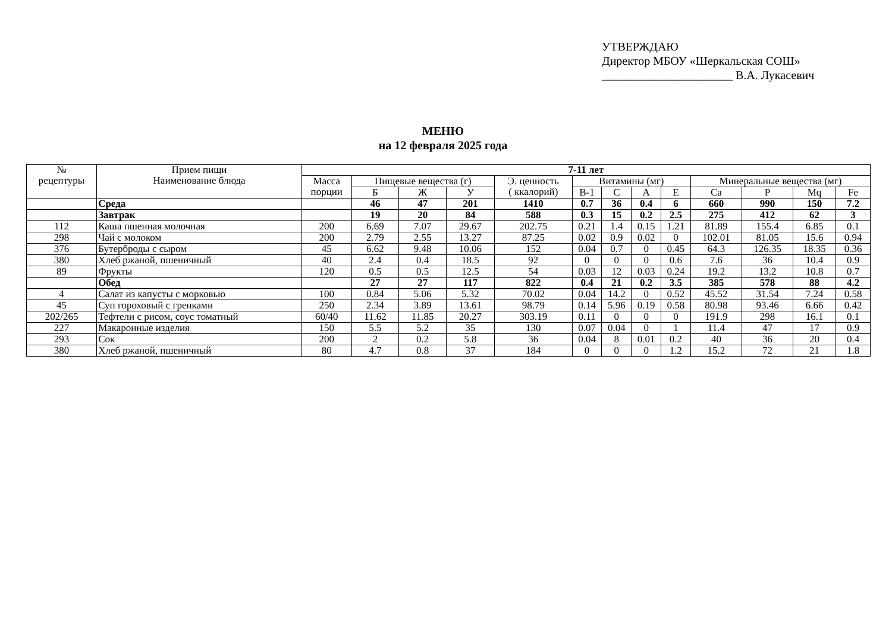УТВЕРЖДАЮ
Директор МБОУ «Шеркальская СОШ»
______________________ В.А. Лукасевич
МЕНЮ
на 12 февраля 2025 года
| № рецептуры | Прием пищи Наименование блюда | 7-11 лет | | | | | | | | | | | | |
| --- | --- | --- | --- | --- | --- | --- | --- | --- | --- | --- | --- | --- | --- | --- |
| | | Масса порции | Пищевые вещества (г) | | | Э. ценность ( ккалорий) | Витамины (мг) | | | | Минеральные вещества (мг) | | | |
| | | | Б | Ж | У | | B-1 | C | A | E | Ca | P | Mq | Fe |
| | Среда | | 46 | 47 | 201 | 1410 | 0.7 | 36 | 0.4 | 6 | 660 | 990 | 150 | 7.2 |
| | Завтрак | | 19 | 20 | 84 | 588 | 0.3 | 15 | 0.2 | 2.5 | 275 | 412 | 62 | 3 |
| 112 | Каша пшенная молочная | 200 | 6.69 | 7.07 | 29.67 | 202.75 | 0.21 | 1.4 | 0.15 | 1.21 | 81.89 | 155.4 | 6.85 | 0.1 |
| 298 | Чай с молоком | 200 | 2.79 | 2.55 | 13.27 | 87.25 | 0.02 | 0.9 | 0.02 | 0 | 102.01 | 81.05 | 15.6 | 0.94 |
| 376 | Бутерброды с сыром | 45 | 6.62 | 9.48 | 10.06 | 152 | 0.04 | 0.7 | 0 | 0.45 | 64.3 | 126.35 | 18.35 | 0.36 |
| 380 | Хлеб ржаной, пшеничный | 40 | 2.4 | 0.4 | 18.5 | 92 | 0 | 0 | 0 | 0.6 | 7.6 | 36 | 10.4 | 0.9 |
| 89 | Фрукты | 120 | 0.5 | 0.5 | 12.5 | 54 | 0.03 | 12 | 0.03 | 0.24 | 19.2 | 13.2 | 10.8 | 0.7 |
| | Обед | | 27 | 27 | 117 | 822 | 0.4 | 21 | 0.2 | 3.5 | 385 | 578 | 88 | 4.2 |
| 4 | Салат из капусты с морковью | 100 | 0.84 | 5.06 | 5.32 | 70.02 | 0.04 | 14.2 | 0 | 0.52 | 45.52 | 31.54 | 7.24 | 0.58 |
| 45 | Суп гороховый с гренками | 250 | 2.34 | 3.89 | 13.61 | 98.79 | 0.14 | 5.96 | 0.19 | 0.58 | 80.98 | 93.46 | 6.66 | 0.42 |
| 202/265 | Тефтели с рисом, соус томатный | 60/40 | 11.62 | 11.85 | 20.27 | 303.19 | 0.11 | 0 | 0 | 0 | 191.9 | 298 | 16.1 | 0.1 |
| 227 | Макаронные изделия | 150 | 5.5 | 5.2 | 35 | 130 | 0.07 | 0.04 | 0 | 1 | 11.4 | 47 | 17 | 0.9 |
| 293 | Сок | 200 | 2 | 0.2 | 5.8 | 36 | 0.04 | 8 | 0.01 | 0.2 | 40 | 36 | 20 | 0.4 |
| 380 | Хлеб ржаной, пшеничный | 80 | 4.7 | 0.8 | 37 | 184 | 0 | 0 | 0 | 1.2 | 15.2 | 72 | 21 | 1.8 |